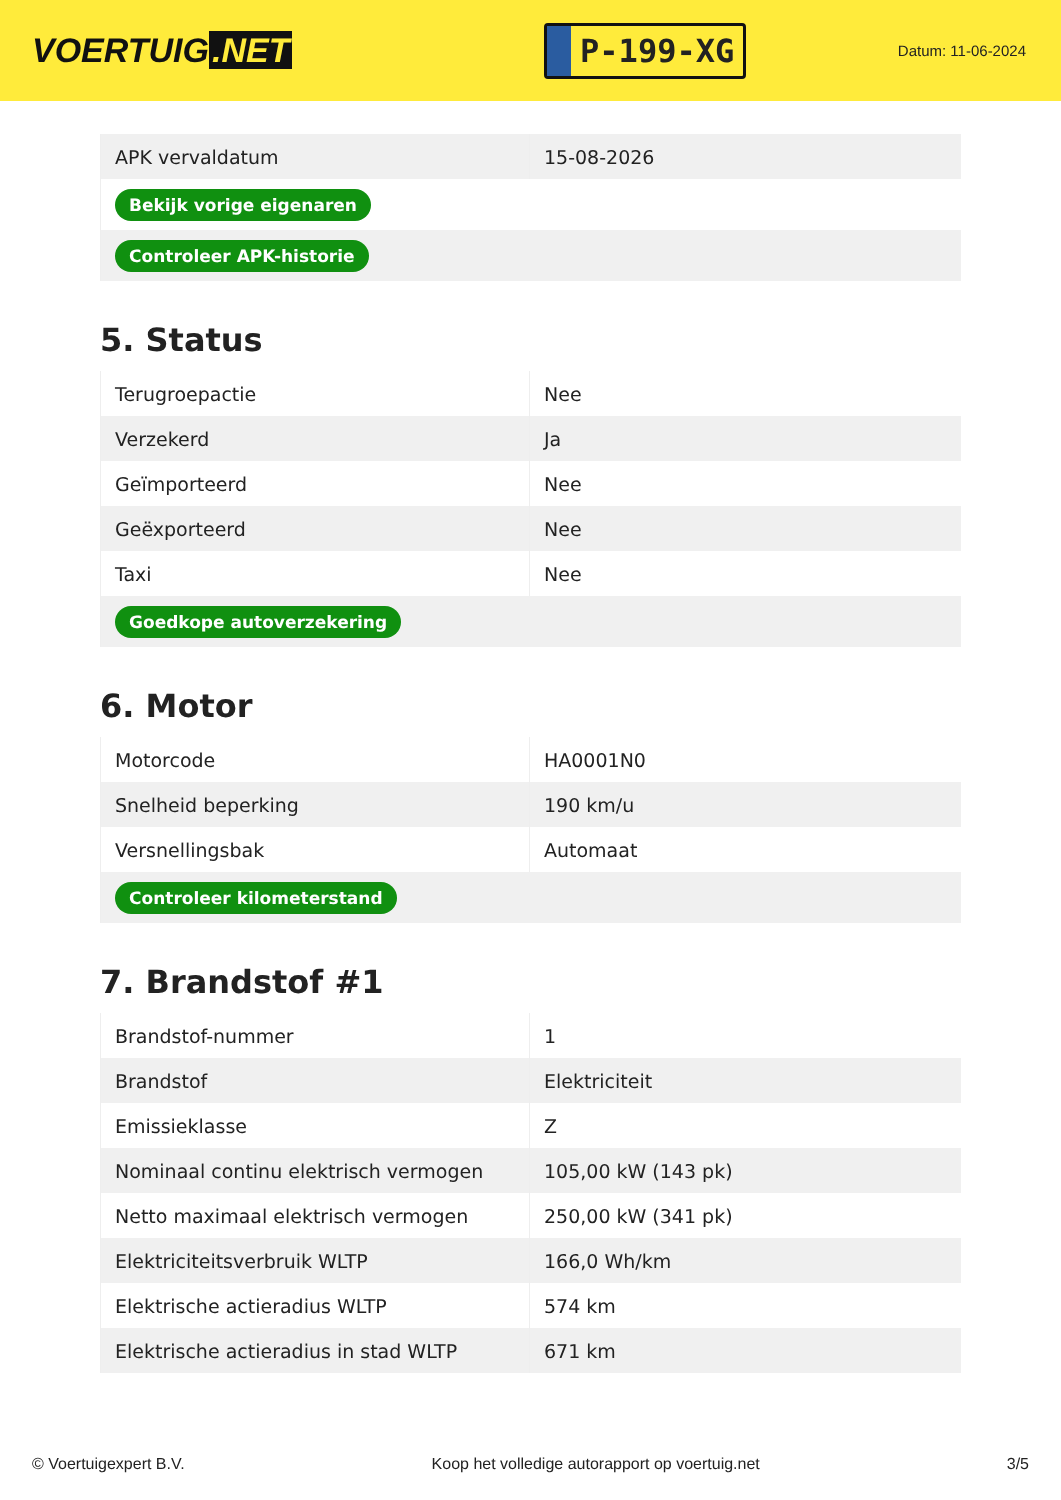VOERTUIG.NET
P-199-XG
Datum: 11-06-2024
| APK vervaldatum | 15-08-2026 |
| Bekijk vorige eigenaren | |
| Controleer APK-historie | |
5. Status
| Terugroepactie | Nee |
| Verzekerd | Ja |
| Geïmporteerd | Nee |
| Geëxporteerd | Nee |
| Taxi | Nee |
| Goedkope autoverzekering | |
6. Motor
| Motorcode | HA0001N0 |
| Snelheid beperking | 190 km/u |
| Versnellingsbak | Automaat |
| Controleer kilometerstand | |
7. Brandstof #1
| Brandstof-nummer | 1 |
| Brandstof | Elektriciteit |
| Emissieklasse | Z |
| Nominaal continu elektrisch vermogen | 105,00 kW (143 pk) |
| Netto maximaal elektrisch vermogen | 250,00 kW (341 pk) |
| Elektriciteitsverbruik WLTP | 166,0 Wh/km |
| Elektrische actieradius WLTP | 574 km |
| Elektrische actieradius in stad WLTP | 671 km |
© Voertuigexpert B.V. Koop het volledige autorapport op voertuig.net 3/5